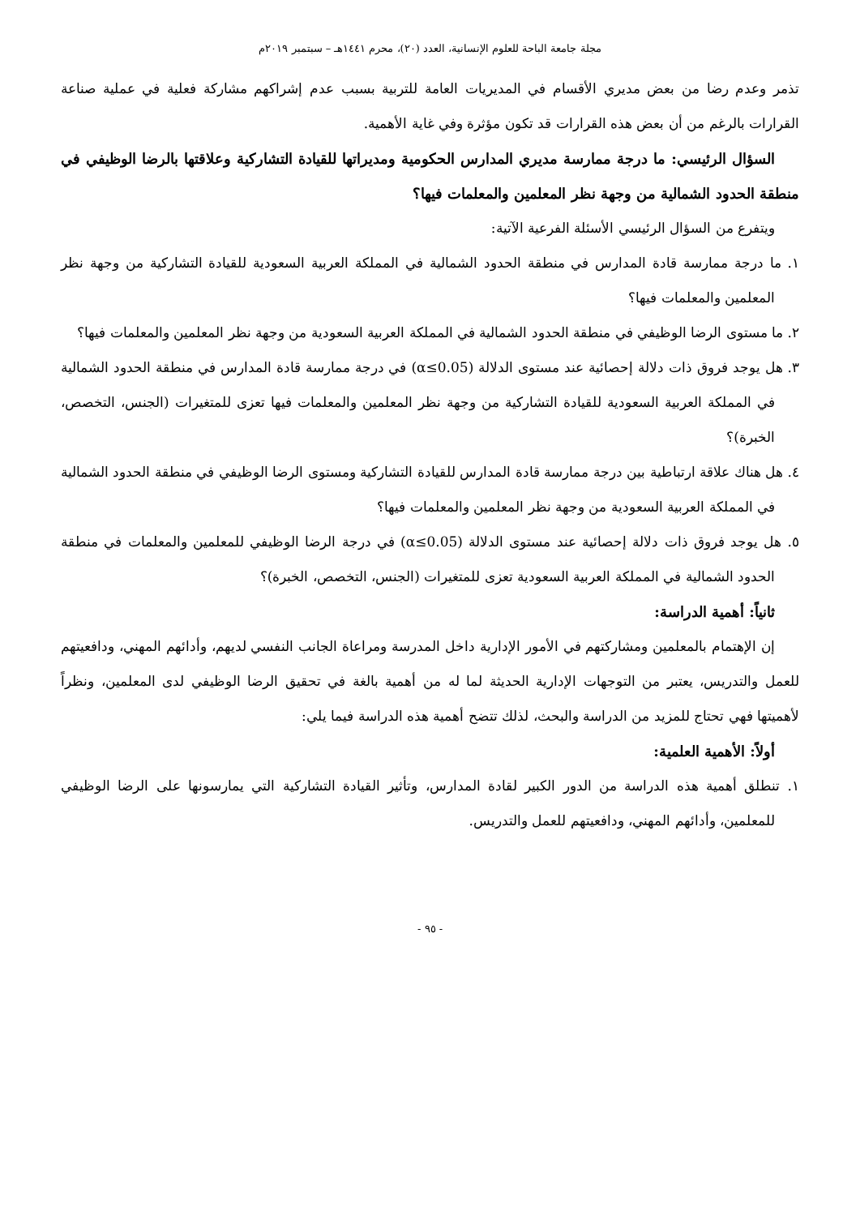مجلة جامعة الباحة للعلوم الإنسانية، العدد (٢٠)، محرم ١٤٤١هـ – سبتمبر ٢٠١٩م
تذمر وعدم رضا من بعض مديري الأقسام في المديريات العامة للتربية بسبب عدم إشراكهم مشاركة فعلية في عملية صناعة القرارات بالرغم من أن بعض هذه القرارات قد تكون مؤثرة وفي غاية الأهمية.
السؤال الرئيسي: ما درجة ممارسة مديري المدارس الحكومية ومديراتها للقيادة التشاركية وعلاقتها بالرضا الوظيفي في منطقة الحدود الشمالية من وجهة نظر المعلمين والمعلمات فيها؟
ويتفرع من السؤال الرئيسي الأسئلة الفرعية الآتية:
١. ما درجة ممارسة قادة المدارس في منطقة الحدود الشمالية في المملكة العربية السعودية للقيادة التشاركية من وجهة نظر المعلمين والمعلمات فيها؟
٢. ما مستوى الرضا الوظيفي في منطقة الحدود الشمالية في المملكة العربية السعودية من وجهة نظر المعلمين والمعلمات فيها؟
٣. هل يوجد فروق ذات دلالة إحصائية عند مستوى الدلالة (α≤0.05) في درجة ممارسة قادة المدارس في منطقة الحدود الشمالية في المملكة العربية السعودية للقيادة التشاركية من وجهة نظر المعلمين والمعلمات فيها تعزى للمتغيرات (الجنس، التخصص، الخبرة)؟
٤. هل هناك علاقة ارتباطية بين درجة ممارسة قادة المدارس للقيادة التشاركية ومستوى الرضا الوظيفي في منطقة الحدود الشمالية في المملكة العربية السعودية من وجهة نظر المعلمين والمعلمات فيها؟
٥. هل يوجد فروق ذات دلالة إحصائية عند مستوى الدلالة (α≤0.05) في درجة الرضا الوظيفي للمعلمين والمعلمات في منطقة الحدود الشمالية في المملكة العربية السعودية تعزى للمتغيرات (الجنس، التخصص، الخبرة)؟
ثانياً: أهمية الدراسة:
إن الإهتمام بالمعلمين ومشاركتهم في الأمور الإدارية داخل المدرسة ومراعاة الجانب النفسي لديهم، وأدائهم المهني، ودافعيتهم للعمل والتدريس، يعتبر من التوجهات الإدارية الحديثة لما له من أهمية بالغة في تحقيق الرضا الوظيفي لدى المعلمين، ونظراً لأهميتها فهي تحتاج للمزيد من الدراسة والبحث، لذلك تتضح أهمية هذه الدراسة فيما يلي:
أولاً: الأهمية العلمية:
١. تنطلق أهمية هذه الدراسة من الدور الكبير لقادة المدارس، وتأثير القيادة التشاركية التي يمارسونها على الرضا الوظيفي للمعلمين، وأدائهم المهني، ودافعيتهم للعمل والتدريس.
- ٩٥ -